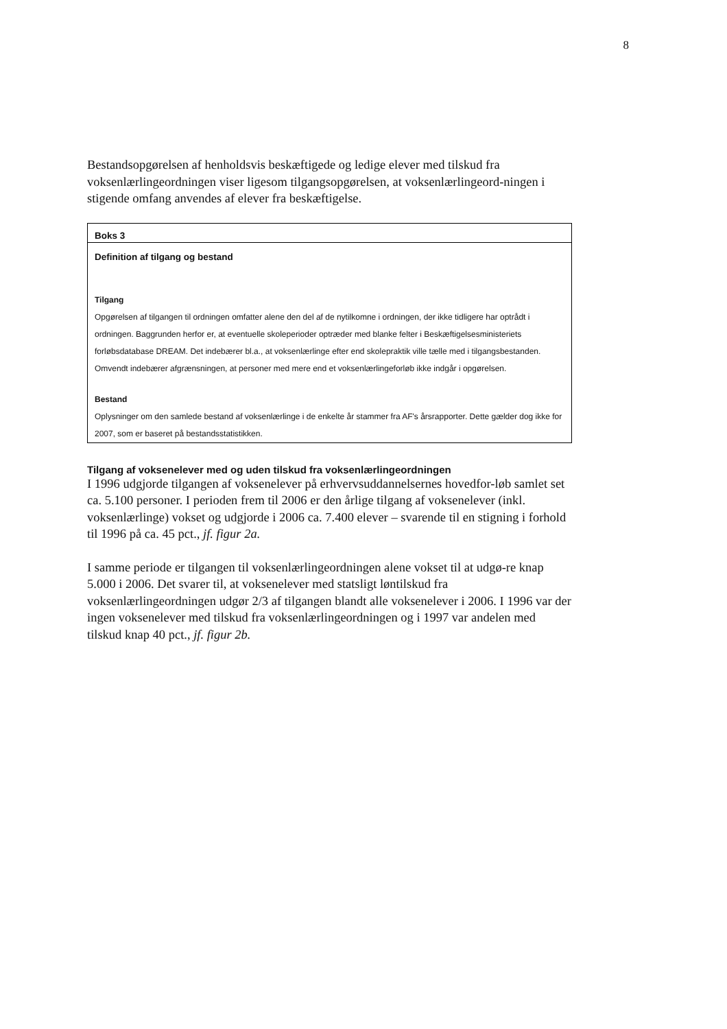8
Bestandsopgørelsen af henholdsvis beskæftigede og ledige elever med tilskud fra voksenlærlingeordningen viser ligesom tilgangsopgørelsen, at voksenlærlingeord-ningen i stigende omfang anvendes af elever fra beskæftigelse.
Boks 3
Definition af tilgang og bestand
Tilgang
Opgørelsen af tilgangen til ordningen omfatter alene den del af de nytilkomne i ordningen, der ikke tidligere har optrådt i ordningen. Baggrunden herfor er, at eventuelle skoleperioder optræder med blanke felter i Beskæftigelsesministeriets forløbsdatabase DREAM. Det indebærer bl.a., at voksenlærlinge efter end skolepraktik ville tælle med i tilgangsbestanden. Omvendt indebærer afgrænsningen, at personer med mere end et voksenlærlingeforløb ikke indgår i opgørelsen.
Bestand
Oplysninger om den samlede bestand af voksenlærlinge i de enkelte år stammer fra AF's årsrapporter. Dette gælder dog ikke for 2007, som er baseret på bestandsstatistikken.
Tilgang af voksenelever med og uden tilskud fra voksenlærlingeordningen
I 1996 udgjorde tilgangen af voksenelever på erhvervsuddannelsernes hovedfor-løb samlet set ca. 5.100 personer. I perioden frem til 2006 er den årlige tilgang af voksenelever (inkl. voksenlærlinge) vokset og udgjorde i 2006 ca. 7.400 elever – svarende til en stigning i forhold til 1996 på ca. 45 pct., jf. figur 2a.
I samme periode er tilgangen til voksenlærlingeordningen alene vokset til at udgø-re knap 5.000 i 2006. Det svarer til, at voksenelever med statsligt løntilskud fra voksenlærlingeordningen udgør 2/3 af tilgangen blandt alle voksenelever i 2006. I 1996 var der ingen voksenelever med tilskud fra voksenlærlingeordningen og i 1997 var andelen med tilskud knap 40 pct., jf. figur 2b.